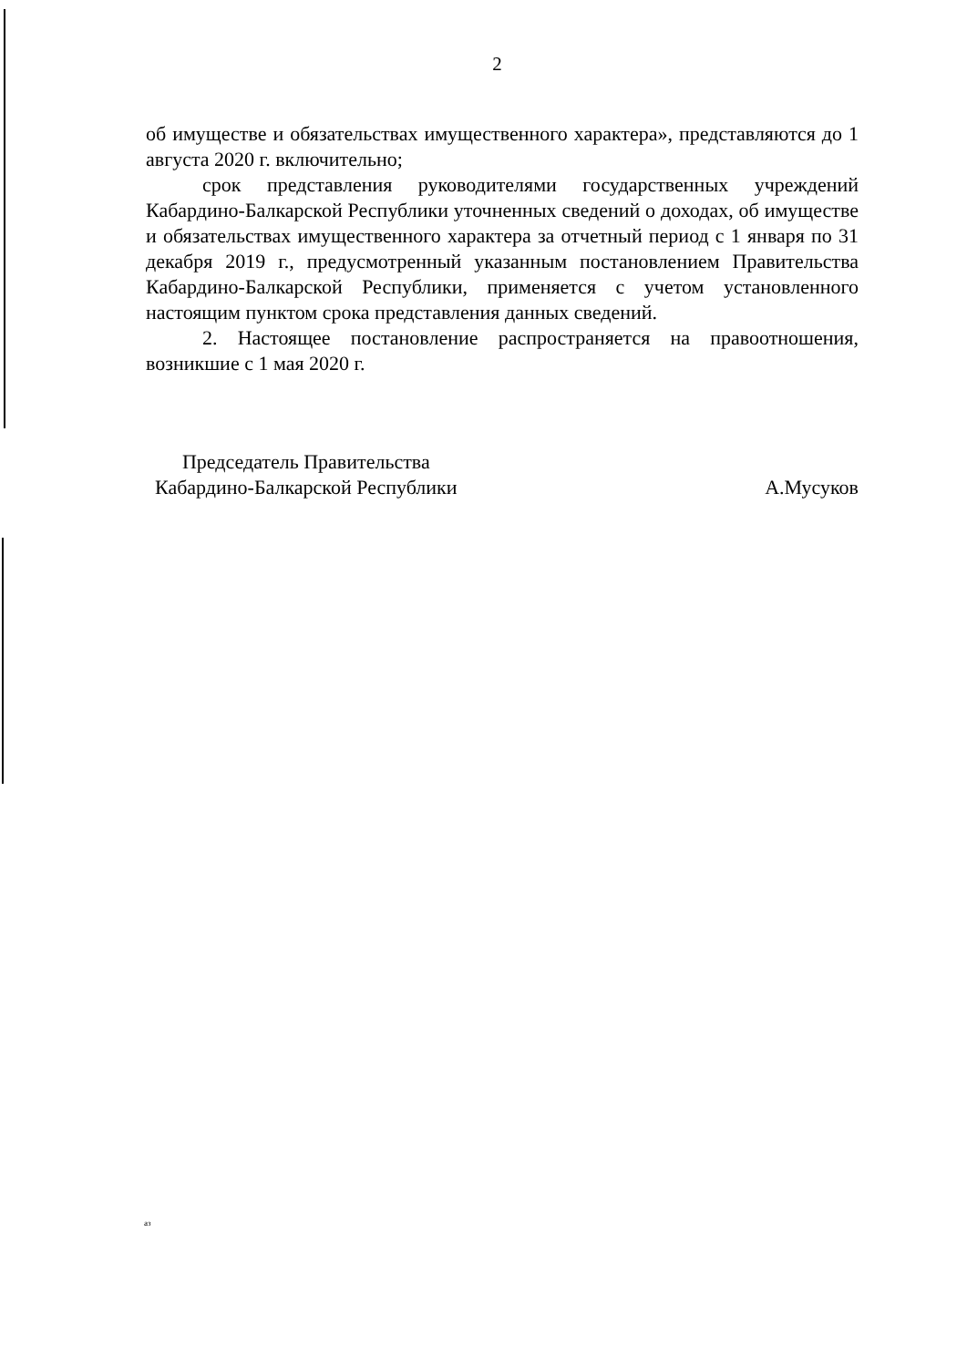2
об имуществе и обязательствах имущественного характера», представляются до 1 августа 2020 г. включительно;
срок представления руководителями государственных учреждений Кабардино-Балкарской Республики уточненных сведений о доходах, об имуществе и обязательствах имущественного характера за отчетный период с 1 января по 31 декабря 2019 г., предусмотренный указанным постановлением Правительства Кабардино-Балкарской Республики, применяется с учетом установленного настоящим пунктом срока представления данных сведений.
2. Настоящее постановление распространяется на правоотношения, возникшие с 1 мая 2020 г.
Председатель Правительства
Кабардино-Балкарской Республики
А.Мусуков
аз